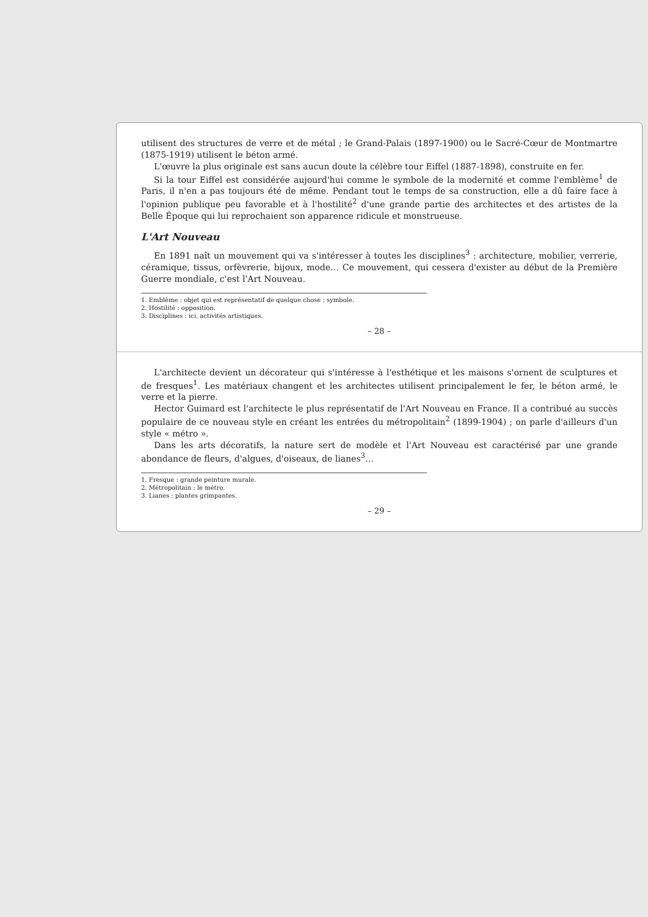utilisent des structures de verre et de métal ; le Grand-Palais (1897-1900) ou le Sacré-Cœur de Montmartre (1875-1919) utilisent le béton armé.
L'œuvre la plus originale est sans aucun doute la célèbre tour Eiffel (1887-1898), construite en fer.
Si la tour Eiffel est considérée aujourd'hui comme le symbole de la modernité et comme l'emblème<sup>1</sup> de Paris, il n'en a pas toujours été de même. Pendant tout le temps de sa construction, elle a dû faire face à l'opinion publique peu favorable et à l'hostilité<sup>2</sup> d'une grande partie des architectes et des artistes de la Belle Époque qui lui reprochaient son apparence ridicule et monstrueuse.
L'Art Nouveau
En 1891 naît un mouvement qui va s'intéresser à toutes les disciplines<sup>3</sup> : architecture, mobilier, verrerie, céramique, tissus, orfèvrerie, bijoux, mode… Ce mouvement, qui cessera d'exister au début de la Première Guerre mondiale, c'est l'Art Nouveau.
1. Emblème : objet qui est représentatif de quelque chose ; symbole.
2. Hostilité : opposition.
3. Disciplines : ici, activités artistiques.
– 28 –
L'architecte devient un décorateur qui s'intéresse à l'esthétique et les maisons s'ornent de sculptures et de fresques<sup>1</sup>. Les matériaux changent et les architectes utilisent principalement le fer, le béton armé, le verre et la pierre.
Hector Guimard est l'architecte le plus représentatif de l'Art Nouveau en France. Il a contribué au succès populaire de ce nouveau style en créant les entrées du métropolitain<sup>2</sup> (1899-1904) ; on parle d'ailleurs d'un style « métro ».
Dans les arts décoratifs, la nature sert de modèle et l'Art Nouveau est caractérisé par une grande abondance de fleurs, d'algues, d'oiseaux, de lianes<sup>3</sup>…
1. Fresque : grande peinture murale.
2. Métropolitain : le métro.
3. Lianes : plantes grimpantes.
– 29 –